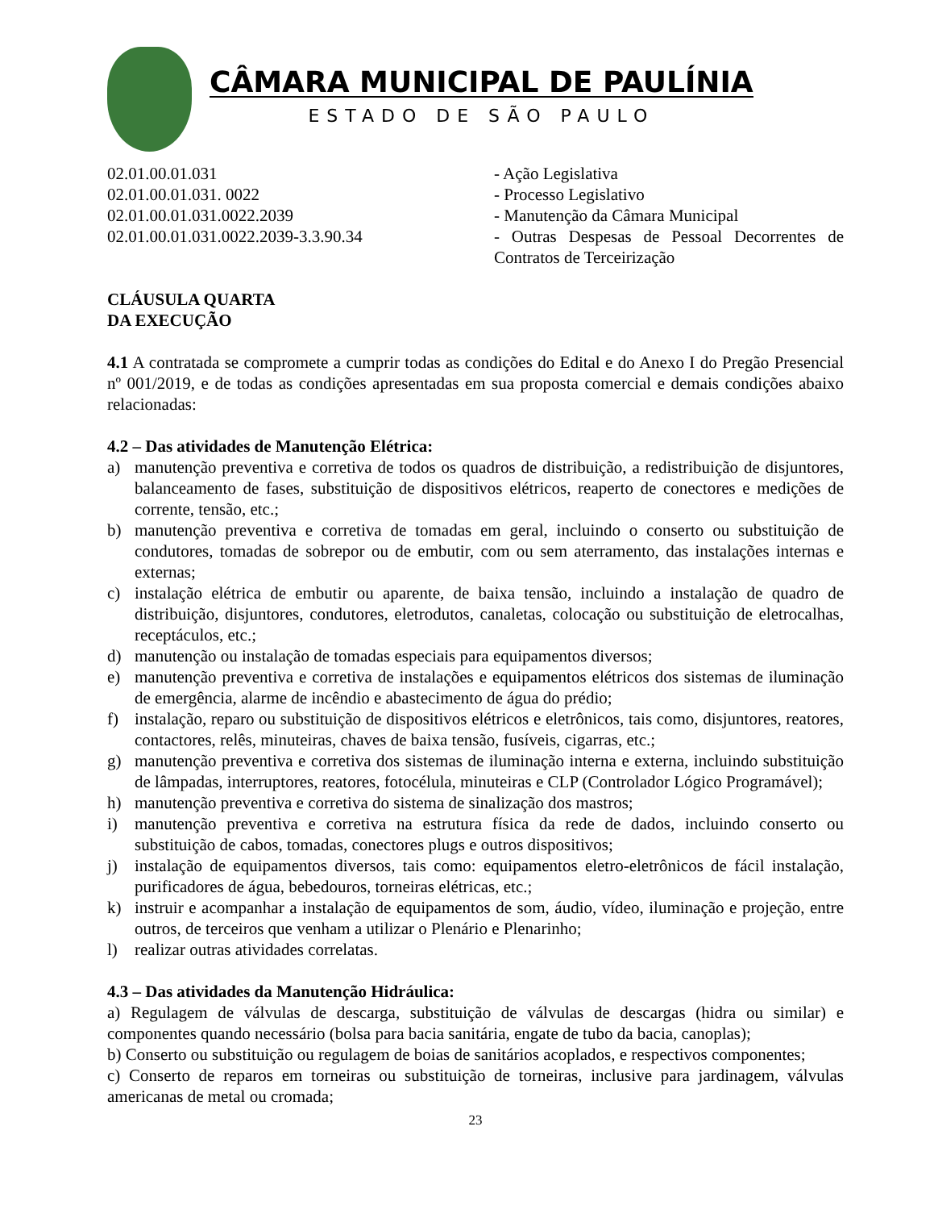CÂMARA MUNICIPAL DE PAULÍNIA
ESTADO DE SÃO PAULO
02.01.00.01.031 - Ação Legislativa
02.01.00.01.031. 0022 - Processo Legislativo
02.01.00.01.031.0022.2039 - Manutenção da Câmara Municipal
02.01.00.01.031.0022.2039-3.3.90.34 - Outras Despesas de Pessoal Decorrentes de Contratos de Terceirização
CLÁUSULA QUARTA
DA EXECUÇÃO
4.1 A contratada se compromete a cumprir todas as condições do Edital e do Anexo I do Pregão Presencial nº 001/2019, e de todas as condições apresentadas em sua proposta comercial e demais condições abaixo relacionadas:
4.2 – Das atividades de Manutenção Elétrica:
a) manutenção preventiva e corretiva de todos os quadros de distribuição, a redistribuição de disjuntores, balanceamento de fases, substituição de dispositivos elétricos, reaperto de conectores e medições de corrente, tensão, etc.;
b) manutenção preventiva e corretiva de tomadas em geral, incluindo o conserto ou substituição de condutores, tomadas de sobrepor ou de embutir, com ou sem aterramento, das instalações internas e externas;
c) instalação elétrica de embutir ou aparente, de baixa tensão, incluindo a instalação de quadro de distribuição, disjuntores, condutores, eletrodutos, canaletas, colocação ou substituição de eletrocalhas, receptáculos, etc.;
d) manutenção ou instalação de tomadas especiais para equipamentos diversos;
e) manutenção preventiva e corretiva de instalações e equipamentos elétricos dos sistemas de iluminação de emergência, alarme de incêndio e abastecimento de água do prédio;
f) instalação, reparo ou substituição de dispositivos elétricos e eletrônicos, tais como, disjuntores, reatores, contactores, relês, minuteiras, chaves de baixa tensão, fusíveis, cigarras, etc.;
g) manutenção preventiva e corretiva dos sistemas de iluminação interna e externa, incluindo substituição de lâmpadas, interruptores, reatores, fotocélula, minuteiras e CLP (Controlador Lógico Programável);
h) manutenção preventiva e corretiva do sistema de sinalização dos mastros;
i) manutenção preventiva e corretiva na estrutura física da rede de dados, incluindo conserto ou substituição de cabos, tomadas, conectores plugs e outros dispositivos;
j) instalação de equipamentos diversos, tais como: equipamentos eletro-eletrônicos de fácil instalação, purificadores de água, bebedouros, torneiras elétricas, etc.;
k) instruir e acompanhar a instalação de equipamentos de som, áudio, vídeo, iluminação e projeção, entre outros, de terceiros que venham a utilizar o Plenário e Plenarinho;
l) realizar outras atividades correlatas.
4.3 – Das atividades da Manutenção Hidráulica:
a) Regulagem de válvulas de descarga, substituição de válvulas de descargas (hidra ou similar) e componentes quando necessário (bolsa para bacia sanitária, engate de tubo da bacia, canoplas);
b) Conserto ou substituição ou regulagem de boias de sanitários acoplados, e respectivos componentes;
c) Conserto de reparos em torneiras ou substituição de torneiras, inclusive para jardinagem, válvulas americanas de metal ou cromada;
23